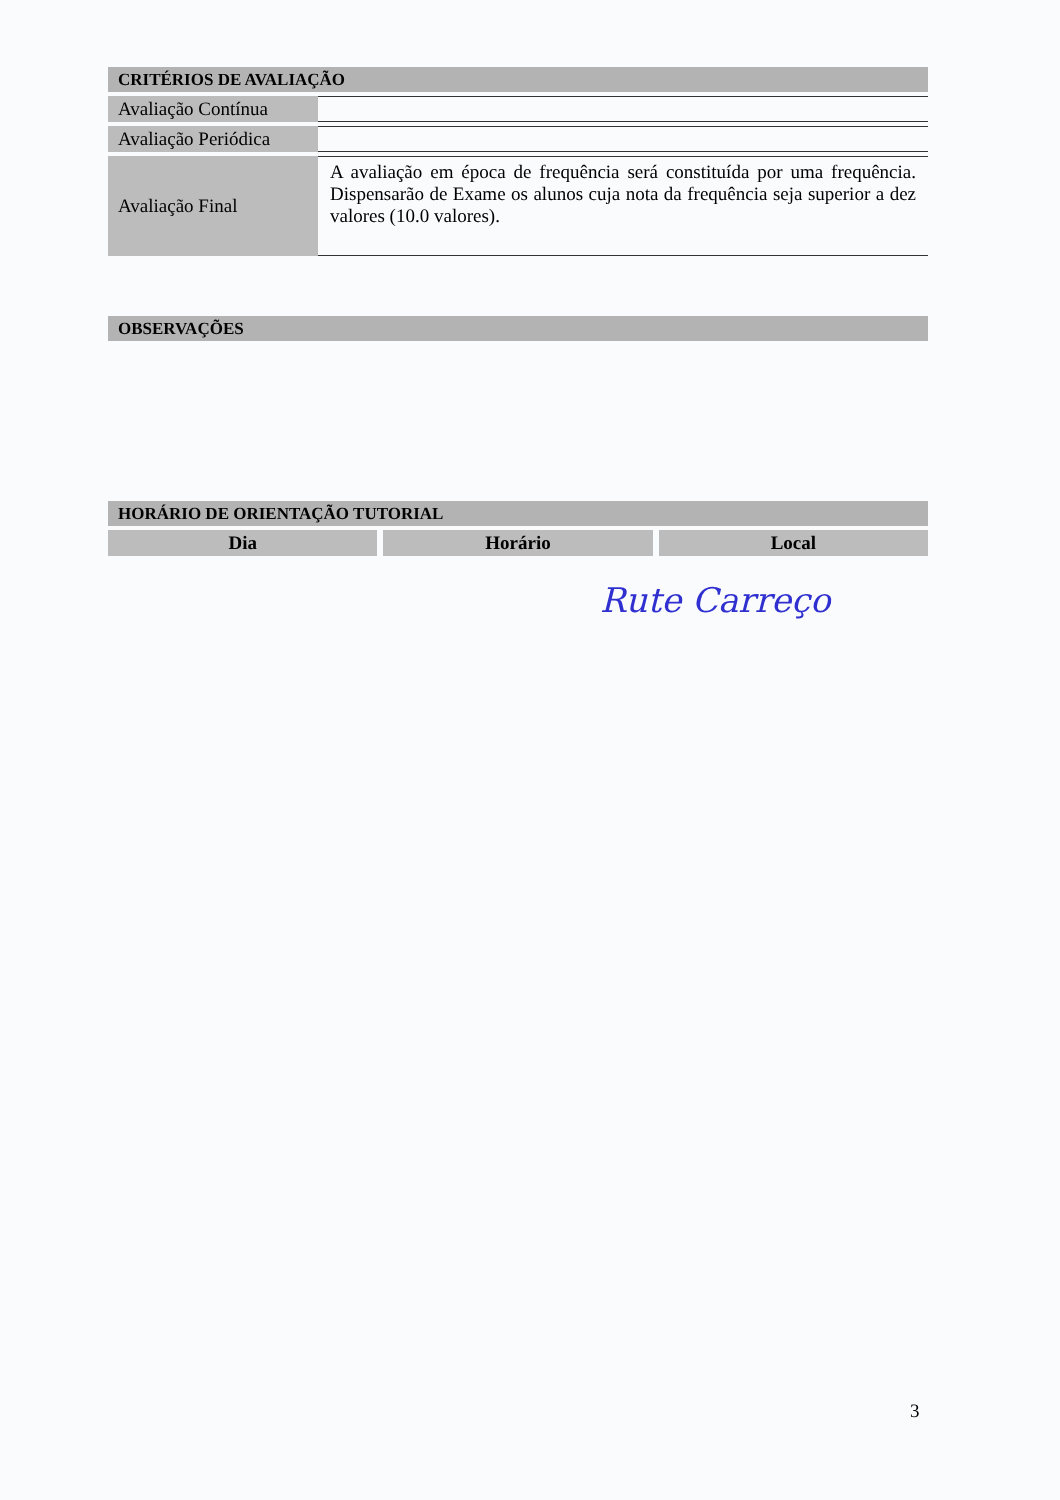CRITÉRIOS DE AVALIAÇÃO
| Avaliação Contínua | |
| Avaliação Periódica | |
| Avaliação Final | A avaliação em época de frequência será constituída por uma frequência. Dispensarão de Exame os alunos cuja nota da frequência seja superior a dez valores (10.0 valores). |
OBSERVAÇÕES
HORÁRIO DE ORIENTAÇÃO TUTORIAL
Dia Horário Local
Rute Carreço
3